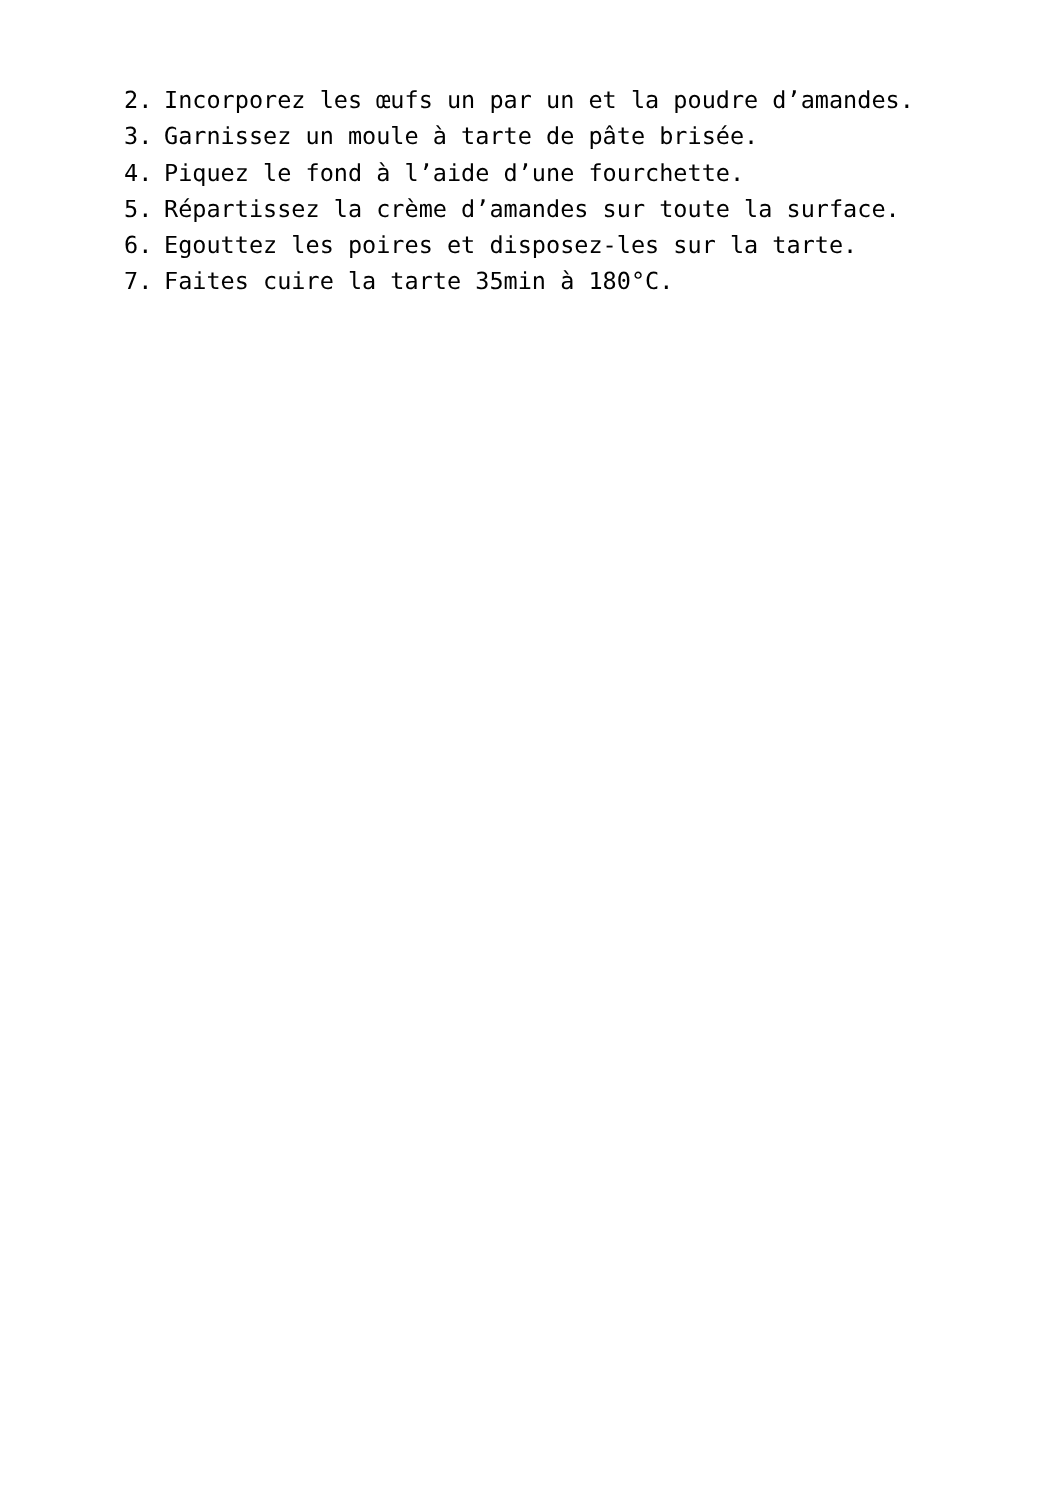2. Incorporez les œufs un par un et la poudre d’amandes.
3. Garnissez un moule à tarte de pâte brisée.
4. Piquez le fond à l’aide d’une fourchette.
5. Répartissez la crème d’amandes sur toute la surface.
6. Egouttez les poires et disposez-les sur la tarte.
7. Faites cuire la tarte 35min à 180°C.